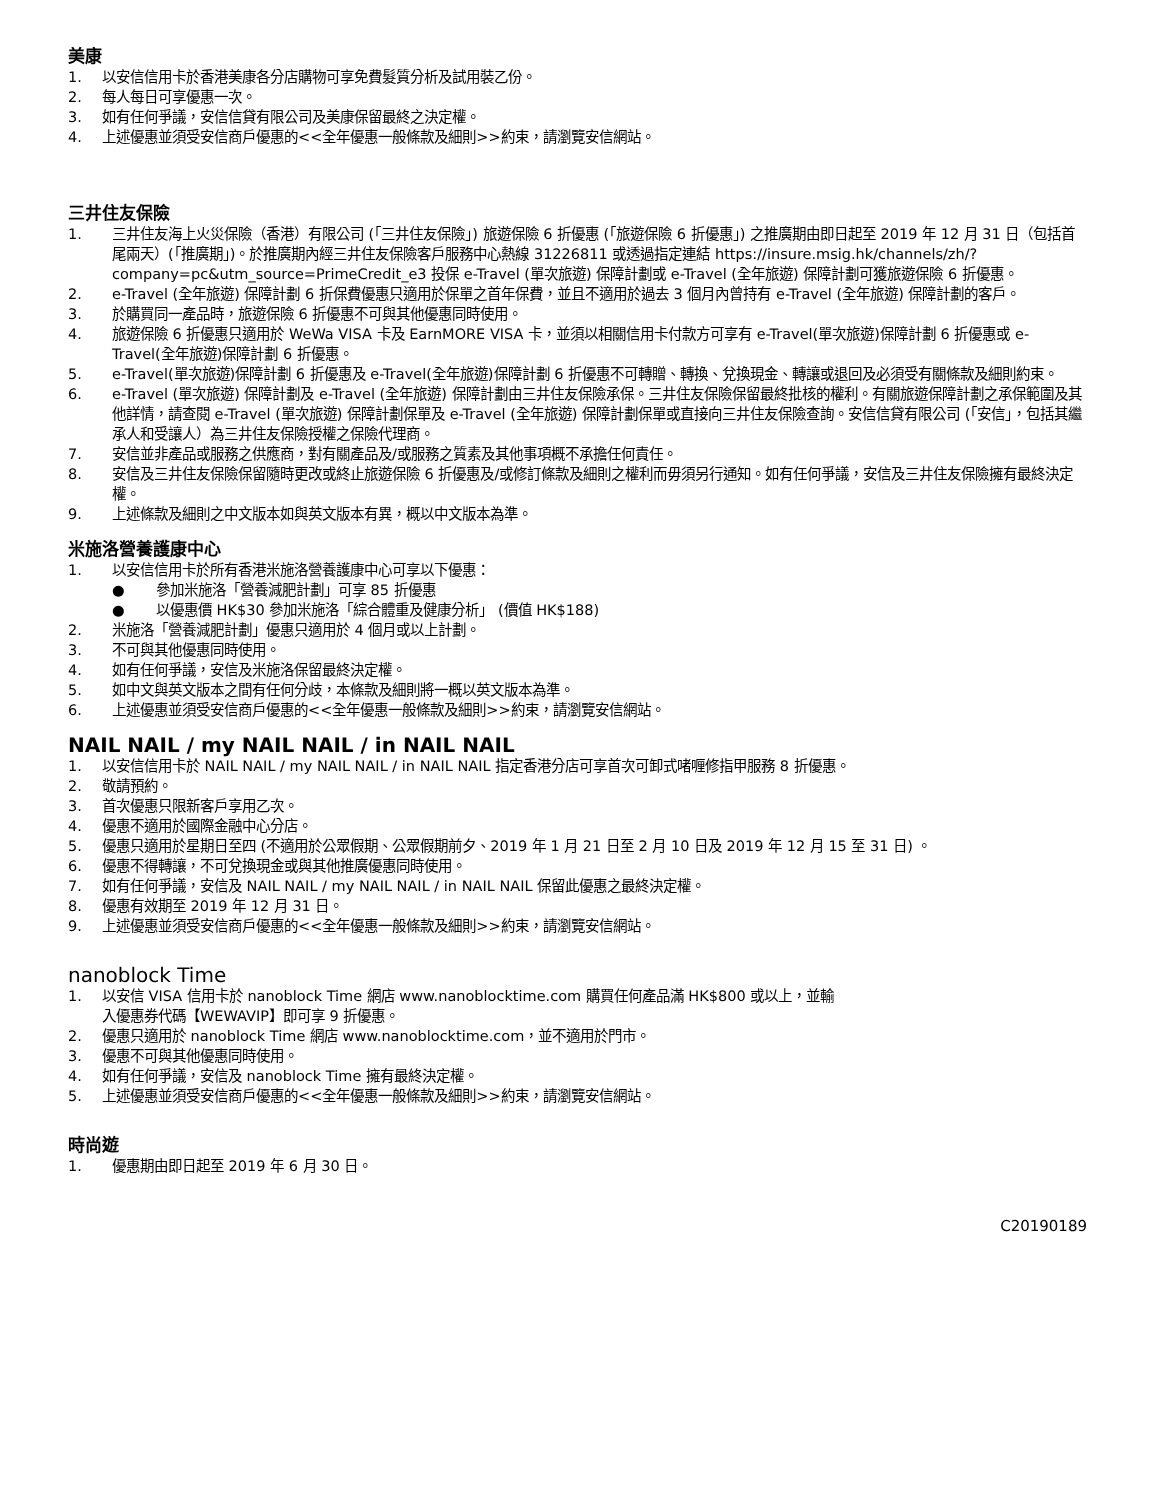美康
1. 以安信信用卡於香港美康各分店購物可享免費髮質分析及試用裝乙份。
2. 每人每日可享優惠一次。
3. 如有任何爭議，安信信貸有限公司及美康保留最終之決定權。
4. 上述優惠並須受安信商戶優惠的<<全年優惠一般條款及細則>>約束，請瀏覽安信網站。
三井住友保險
1. 三井住友海上火災保險（香港）有限公司 (「三井住友保險」) 旅遊保險 6 折優惠 (「旅遊保險 6 折優惠」) 之推廣期由即日起至 2019 年 12 月 31 日（包括首尾兩天）(「推廣期」)。於推廣期內經三井住友保險客戶服務中心熱線 31226811 或透過指定連結 https://insure.msig.hk/channels/zh/?company=pc&utm_source=PrimeCredit_e3 投保 e-Travel (單次旅遊) 保障計劃或 e-Travel (全年旅遊) 保障計劃可獲旅遊保險 6 折優惠。
2. e-Travel (全年旅遊) 保障計劃 6 折保費優惠只適用於保單之首年保費，並且不適用於過去 3 個月內曾持有 e-Travel (全年旅遊) 保障計劃的客戶。
3. 於購買同一產品時，旅遊保險 6 折優惠不可與其他優惠同時使用。
4. 旅遊保險 6 折優惠只適用於 WeWa VISA 卡及 EarnMORE VISA 卡，並須以相關信用卡付款方可享有 e-Travel(單次旅遊)保障計劃 6 折優惠或 e-Travel(全年旅遊)保障計劃 6 折優惠。
5. e-Travel(單次旅遊)保障計劃 6 折優惠及 e-Travel(全年旅遊)保障計劃 6 折優惠不可轉贈、轉換、兌換現金、轉讓或退回及必須受有關條款及細則約束。
6. e-Travel (單次旅遊) 保障計劃及 e-Travel (全年旅遊) 保障計劃由三井住友保險承保。三井住友保險保留最終批核的權利。有關旅遊保障計劃之承保範圍及其他詳情，請查閱 e-Travel (單次旅遊) 保障計劃保單及 e-Travel (全年旅遊) 保障計劃保單或直接向三井住友保險查詢。安信信貸有限公司 (「安信」，包括其繼承人和受讓人）為三井住友保險授權之保險代理商。
7. 安信並非產品或服務之供應商，對有關產品及/或服務之質素及其他事項概不承擔任何責任。
8. 安信及三井住友保險保留隨時更改或終止旅遊保險 6 折優惠及/或修訂條款及細則之權利而毋須另行通知。如有任何爭議，安信及三井住友保險擁有最終決定權。
9. 上述條款及細則之中文版本如與英文版本有異，概以中文版本為準。
米施洛營養護康中心
1. 以安信信用卡於所有香港米施洛營養護康中心可享以下優惠：
● 參加米施洛「營養減肥計劃」可享 85 折優惠
● 以優惠價 HK$30 參加米施洛「綜合體重及健康分析」 (價值 HK$188)
2. 米施洛「營養減肥計劃」優惠只適用於 4 個月或以上計劃。
3. 不可與其他優惠同時使用。
4. 如有任何爭議，安信及米施洛保留最終決定權。
5. 如中文與英文版本之間有任何分歧，本條款及細則將一概以英文版本為準。
6. 上述優惠並須受安信商戶優惠的<<全年優惠一般條款及細則>>約束，請瀏覽安信網站。
NAIL NAIL / my NAIL NAIL / in NAIL NAIL
1. 以安信信用卡於 NAIL NAIL / my NAIL NAIL / in NAIL NAIL 指定香港分店可享首次可卸式啫喱修指甲服務 8 折優惠。
2. 敬請預約。
3. 首次優惠只限新客戶享用乙次。
4. 優惠不適用於國際金融中心分店。
5. 優惠只適用於星期日至四 (不適用於公眾假期、公眾假期前夕、2019 年 1 月 21 日至 2 月 10 日及 2019 年 12 月 15 至 31 日) 。
6. 優惠不得轉讓，不可兌換現金或與其他推廣優惠同時使用。
7. 如有任何爭議，安信及 NAIL NAIL / my NAIL NAIL / in NAIL NAIL 保留此優惠之最終決定權。
8. 優惠有效期至 2019 年 12 月 31 日。
9. 上述優惠並須受安信商戶優惠的<<全年優惠一般條款及細則>>約束，請瀏覽安信網站。
nanoblock Time
1. 以安信 VISA 信用卡於 nanoblock Time 網店 www.nanoblocktime.com 購買任何產品滿 HK$800 或以上，並輸
入優惠券代碼【WEWAVIP】即可享 9 折優惠。
2. 優惠只適用於 nanoblock Time 網店 www.nanoblocktime.com，並不適用於門市。
3. 優惠不可與其他優惠同時使用。
4. 如有任何爭議，安信及 nanoblock Time 擁有最終決定權。
5. 上述優惠並須受安信商戶優惠的<<全年優惠一般條款及細則>>約束，請瀏覽安信網站。
時尚遊
1. 優惠期由即日起至 2019 年 6 月 30 日。
C20190189